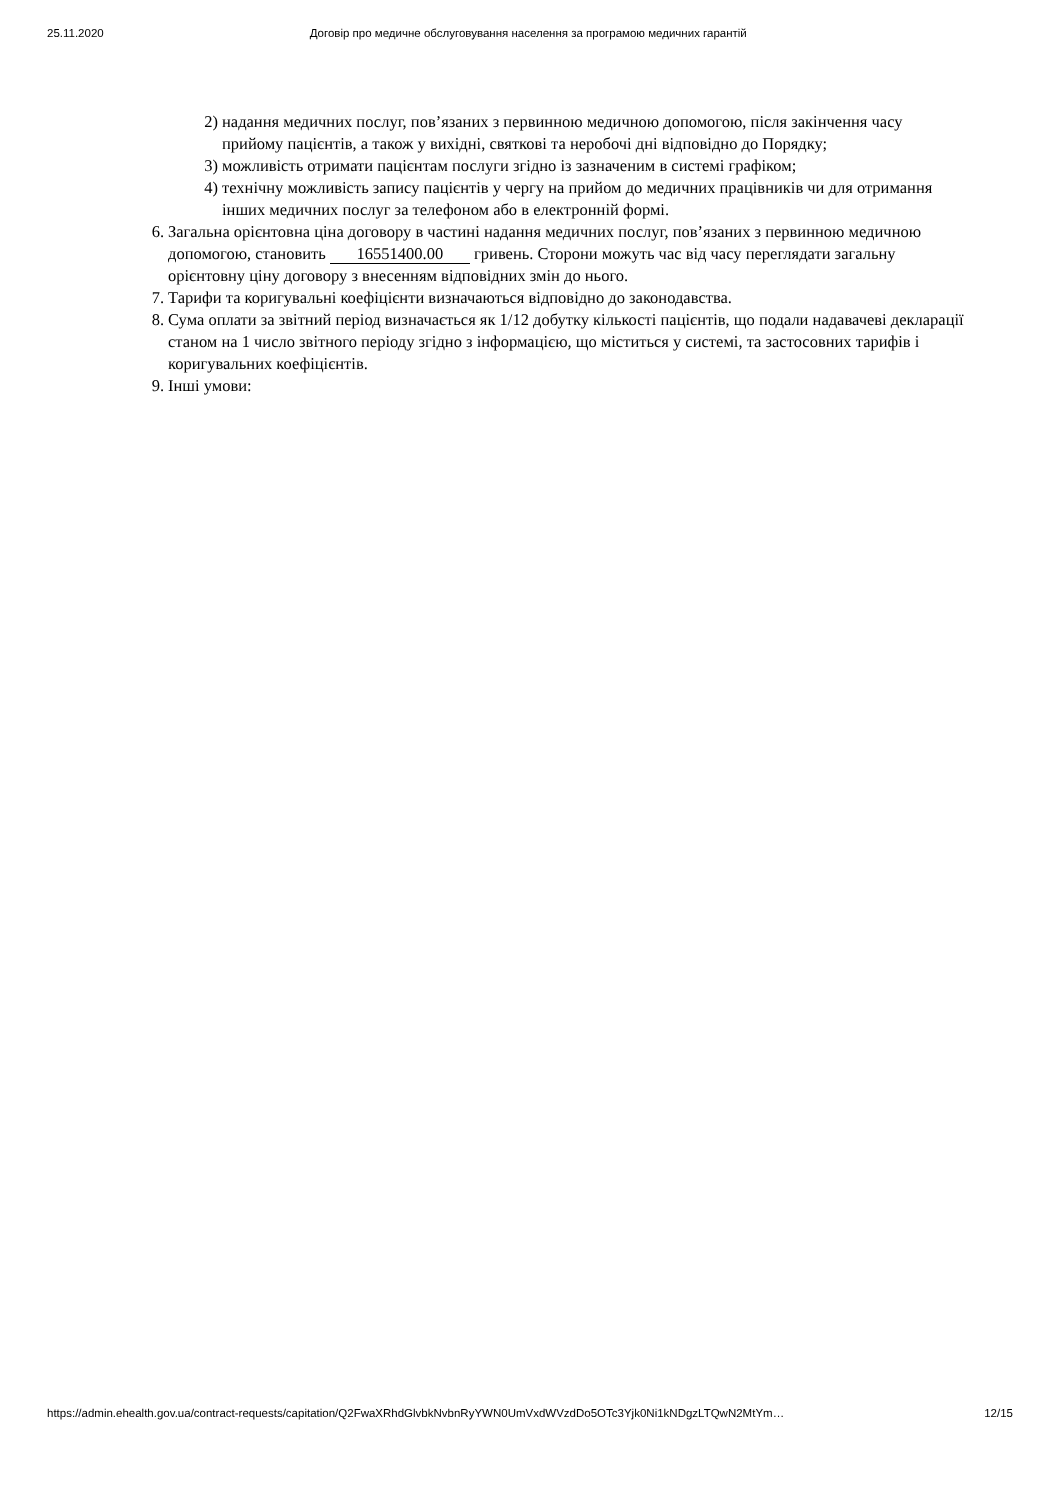25.11.2020 Договір про медичне обслуговування населення за програмою медичних гарантій
2) надання медичних послуг, пов’язаних з первинною медичною допомогою, після закінчення часу прийому пацієнтів, а також у вихідні, святкові та неробочі дні відповідно до Порядку;
3) можливість отримати пацієнтам послуги згідно із зазначеним в системі графіком;
4) технічну можливість запису пацієнтів у чергу на прийом до медичних працівників чи для отримання інших медичних послуг за телефоном або в електронній формі.
6. Загальна орієнтовна ціна договору в частині надання медичних послуг, пов’язаних з первинною медичною допомогою, становить 16551400.00 гривень. Сторони можуть час від часу переглядати загальну орієнтовну ціну договору з внесенням відповідних змін до нього.
7. Тарифи та коригувальні коефіцієнти визначаються відповідно до законодавства.
8. Сума оплати за звітний період визначається як 1/12 добутку кількості пацієнтів, що подали надавачеві декларації станом на 1 число звітного періоду згідно з інформацією, що міститься у системі, та застосовних тарифів і коригувальних коефіцієнтів.
9. Інші умови:
https://admin.ehealth.gov.ua/contract-requests/capitation/Q2FwaXRhdGlvbkNvbnRyYWN0UmVxdWVzdDo5OTc3Yjk0Ni1kNDgzLTQwN2MtYm… 12/15